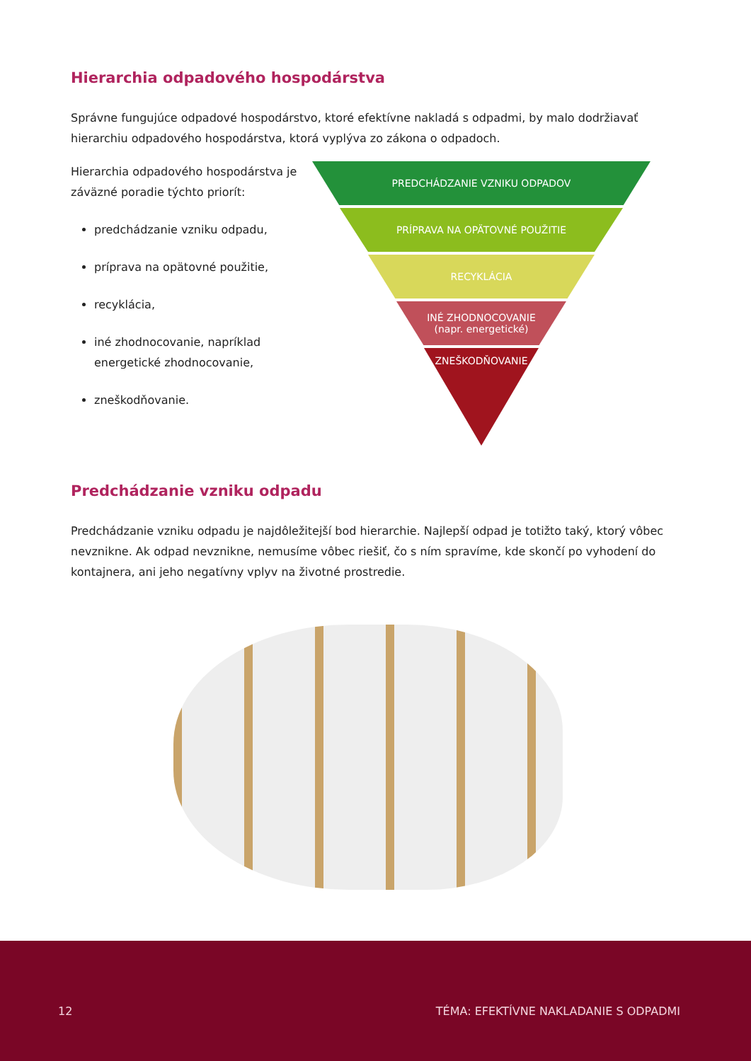Hierarchia odpadového hospodárstva
Správne fungujúce odpadové hospodárstvo, ktoré efektívne nakladá s odpadmi, by malo dodržiavať hierarchiu odpadového hospodárstva, ktorá vyplýva zo zákona o odpadoch.
Hierarchia odpadového hospodárstva je záväzné poradie týchto priorít:
predchádzanie vzniku odpadu,
príprava na opätovné použitie,
recyklácia,
iné zhodnocovanie, napríklad energetické zhodnocovanie,
zneškodňovanie.
PREDCHÁDZANIE VZNIKU ODPADOV
PRÍPRAVA NA OPÄTOVNÉ POUŽITIE
RECYKLÁCIA
INÉ ZHODNOCOVANIE
(napr. energetické)
ZNEŠKODŇOVANIE
Predchádzanie vzniku odpadu
Predchádzanie vzniku odpadu je najdôležitejší bod hierarchie. Najlepší odpad je totižto taký, ktorý vôbec nevznikne. Ak odpad nevznikne, nemusíme vôbec riešiť, čo s ním spravíme, kde skončí po vyhodení do kontajnera, ani jeho negatívny vplyv na životné prostredie.
12 TÉMA: EFEKTÍVNE NAKLADANIE S ODPADMI